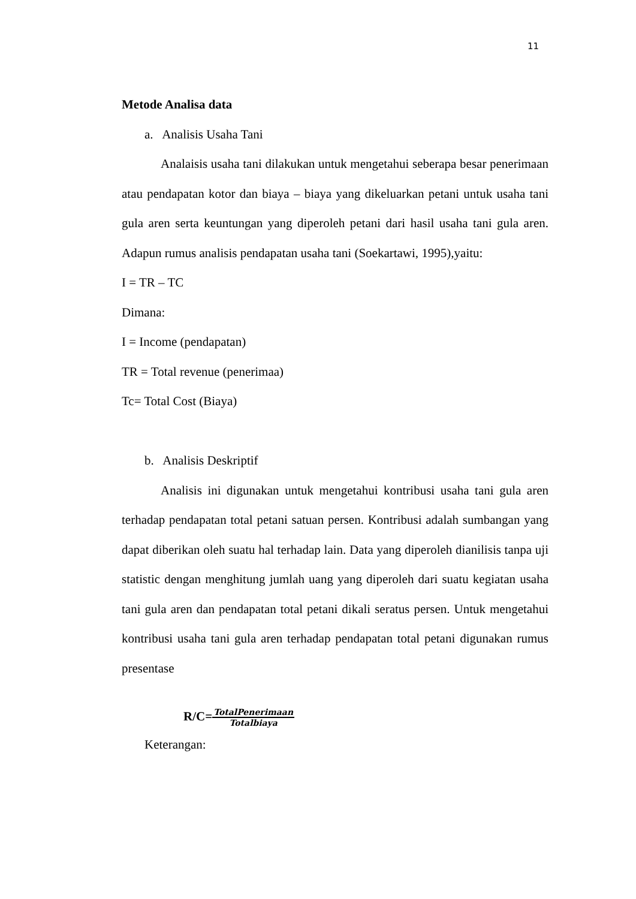11
Metode Analisa data
a. Analisis Usaha Tani
Analaisis usaha tani dilakukan untuk mengetahui seberapa besar penerimaan atau pendapatan kotor dan biaya – biaya yang dikeluarkan petani untuk usaha tani gula aren serta keuntungan yang diperoleh petani dari hasil usaha tani gula aren. Adapun rumus analisis pendapatan usaha tani (Soekartawi, 1995),yaitu:
I = TR – TC
Dimana:
I = Income (pendapatan)
TR = Total revenue (penerimaa)
Tc= Total Cost (Biaya)
b. Analisis Deskriptif
Analisis ini digunakan untuk mengetahui kontribusi usaha tani gula aren terhadap pendapatan total petani satuan persen. Kontribusi adalah sumbangan yang dapat diberikan oleh suatu hal terhadap lain. Data yang diperoleh dianilisis tanpa uji statistic dengan menghitung jumlah uang yang diperoleh dari suatu kegiatan usaha tani gula aren dan pendapatan total petani dikali seratus persen. Untuk mengetahui kontribusi usaha tani gula aren terhadap pendapatan total petani digunakan rumus presentase
R/C=TotalPenerimaan Totalbiaya
Keterangan: